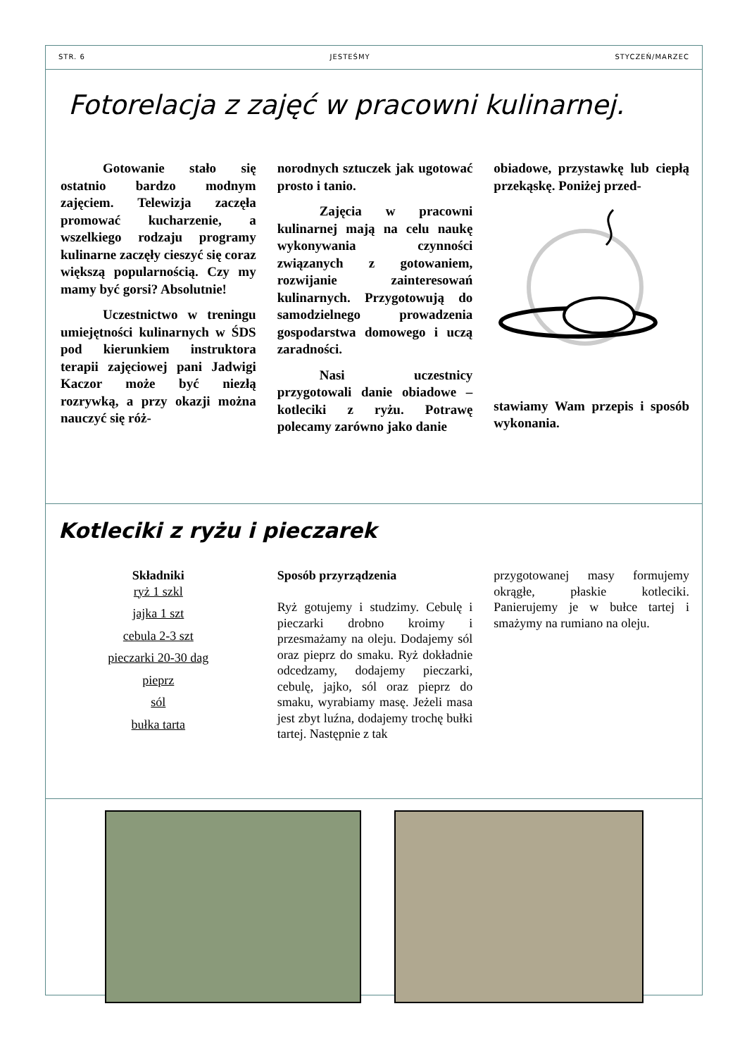STR. 6 JESTEŚMY STYCZEŃ/MARZEC
Fotorelacja z zajęć w pracowni kulinarnej.
Gotowanie stało się ostatnio bardzo modnym zajęciem. Telewizja zaczęła promować kucharzenie, a wszelkiego rodzaju programy kulinarne zaczęły cieszyć się coraz większą popularnością. Czy my mamy być gorsi? Absolutnie!
Uczestnictwo w treningu umiejętności kulinarnych w ŚDS pod kierunkiem instruktora terapii zajęciowej pani Jadwigi Kaczor może być niezłą rozrywką, a przy okazji można nauczyć się róż-
norodnych sztuczek jak ugotować prosto i tanio.
Zajęcia w pracowni kulinarnej mają na celu naukę wykonywania czynności związanych z gotowaniem, rozwijanie zainteresowań kulinarnych. Przygotowują do samodzielnego prowadzenia gospodarstwa domowego i uczą zaradności.
Nasi uczestnicy przygotowali danie obiadowe – kotleciki z ryżu. Potrawę polecamy zarówno jako danie
obiadowe, przystawkę lub ciepłą przekąskę. Poniżej przed-
stawiamy Wam przepis i sposób wykonania.
Kotleciki z ryżu i pieczarek
Składniki
ryż 1 szkl
jajka 1 szt
cebula 2-3 szt
pieczarki 20-30 dag
pieprz
sól
bułka tarta
Sposób przyrządzenia
Ryż gotujemy i studzimy. Cebulę i pieczarki drobno kroimy i przesmażamy na oleju. Dodajemy sól oraz pieprz do smaku. Ryż dokładnie odcedzamy, dodajemy pieczarki, cebulę, jajko, sól oraz pieprz do smaku, wyrabiamy masę. Jeżeli masa jest zbyt luźna, dodajemy trochę bułki tartej. Następnie z tak
przygotowanej masy formujemy okrągłe, płaskie kotleciki. Panierujemy je w bułce tartej i smażymy na rumiano na oleju.